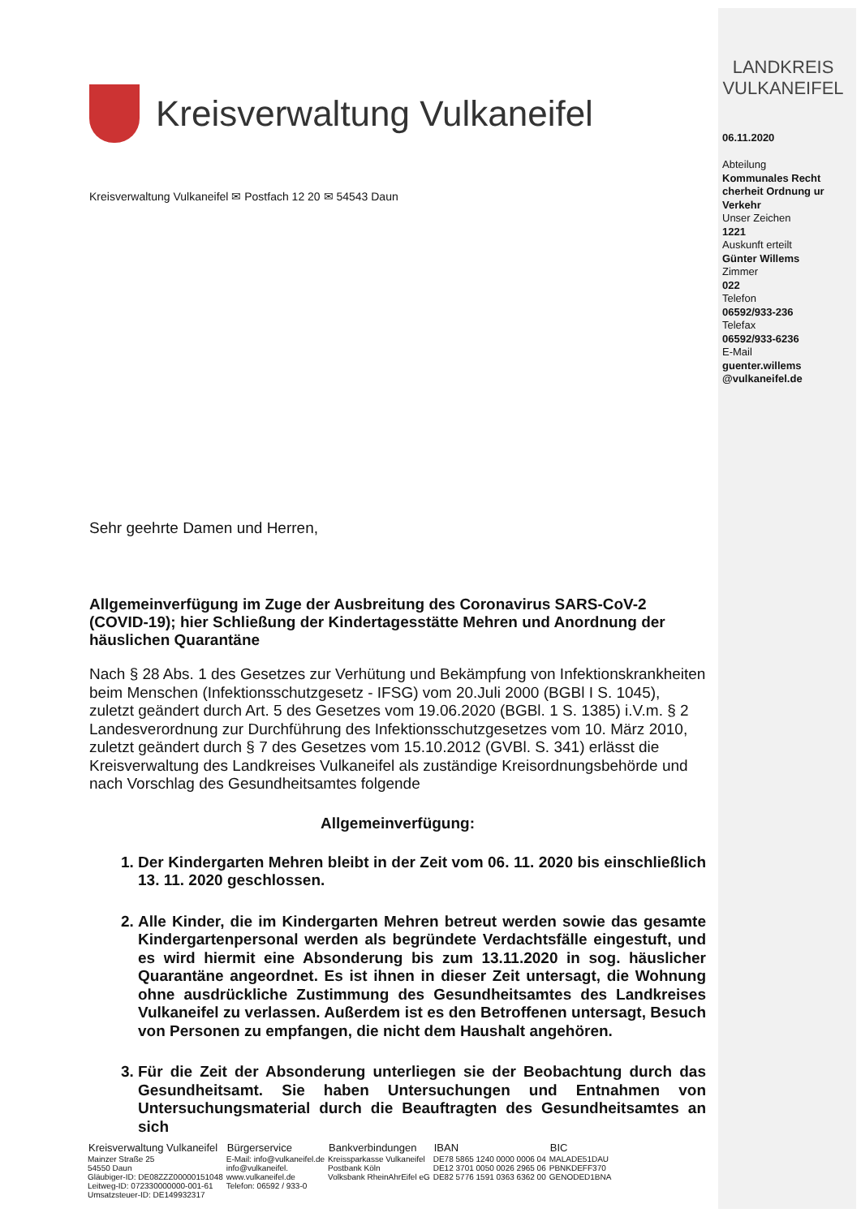Kreisverwaltung Vulkaneifel
Kreisverwaltung Vulkaneifel ✉ Postfach 12 20 ✉ 54543 Daun
Sehr geehrte Damen und Herren,
Allgemeinverfügung im Zuge der Ausbreitung des Coronavirus SARS-CoV-2 (COVID-19); hier Schließung der Kindertagesstätte Mehren und Anordnung der häuslichen Quarantäne
Nach § 28 Abs. 1 des Gesetzes zur Verhütung und Bekämpfung von Infektionskrankheiten beim Menschen (Infektionsschutzgesetz - IFSG) vom 20.Juli 2000 (BGBl I S. 1045), zuletzt geändert durch Art. 5 des Gesetzes vom 19.06.2020 (BGBl. 1 S. 1385) i.V.m. § 2 Landesverordnung zur Durchführung des Infektionsschutzgesetzes vom 10. März 2010, zuletzt geändert durch § 7 des Gesetzes vom 15.10.2012 (GVBl. S. 341) erlässt die Kreisverwaltung des Landkreises Vulkaneifel als zuständige Kreisordnungsbehörde und nach Vorschlag des Gesundheitsamtes folgende
Allgemeinverfügung:
1. Der Kindergarten Mehren bleibt in der Zeit vom 06. 11. 2020 bis einschließlich 13. 11. 2020 geschlossen.
2. Alle Kinder, die im Kindergarten Mehren betreut werden sowie das gesamte Kindergartenpersonal werden als begründete Verdachtsfälle eingestuft, und es wird hiermit eine Absonderung bis zum 13.11.2020 in sog. häuslicher Quarantäne angeordnet. Es ist ihnen in dieser Zeit untersagt, die Wohnung ohne ausdrückliche Zustimmung des Gesundheitsamtes des Landkreises Vulkaneifel zu verlassen. Außerdem ist es den Betroffenen untersagt, Besuch von Personen zu empfangen, die nicht dem Haushalt angehören.
3. Für die Zeit der Absonderung unterliegen sie der Beobachtung durch das Gesundheitsamt. Sie haben Untersuchungen und Entnahmen von Untersuchungsmaterial durch die Beauftragten des Gesundheitsamtes an sich
LANDKREIS
VULKANEIFEL
06.11.2020
Abteilung
Kommunales Recht cherheit Ordnung ur Verkehr
Unser Zeichen
1221
Auskunft erteilt
Günter Willems
Zimmer
022
Telefon
06592/933-236
Telefax
06592/933-6236
E-Mail
guenter.willems
@vulkaneifel.de
| Kreisverwaltung Vulkaneifel | Bürgerservice | Bankverbindungen | IBAN | BIC |
| --- | --- | --- | --- | --- |
| Mainzer Straße 25 54550 Daun Gläubiger-ID: DE08ZZZ00000151048 Leitweg-ID: 072330000000-001-61 Umsatzsteuer-ID: DE149932317 | E-Mail: info@vulkaneifel.de info@vulkaneifel. www.vulkaneifel.de Telefon: 06592 / 933-0 | Kreissparkasse Vulkaneifel Postbank Köln Volksbank RheinAhrEifel eG | DE78 5865 1240 0000 0006 04 DE12 3701 0050 0026 2965 06 DE82 5776 1591 0363 6362 00 | MALADE51DAU PBNKDEFF370 GENODED1BNA |